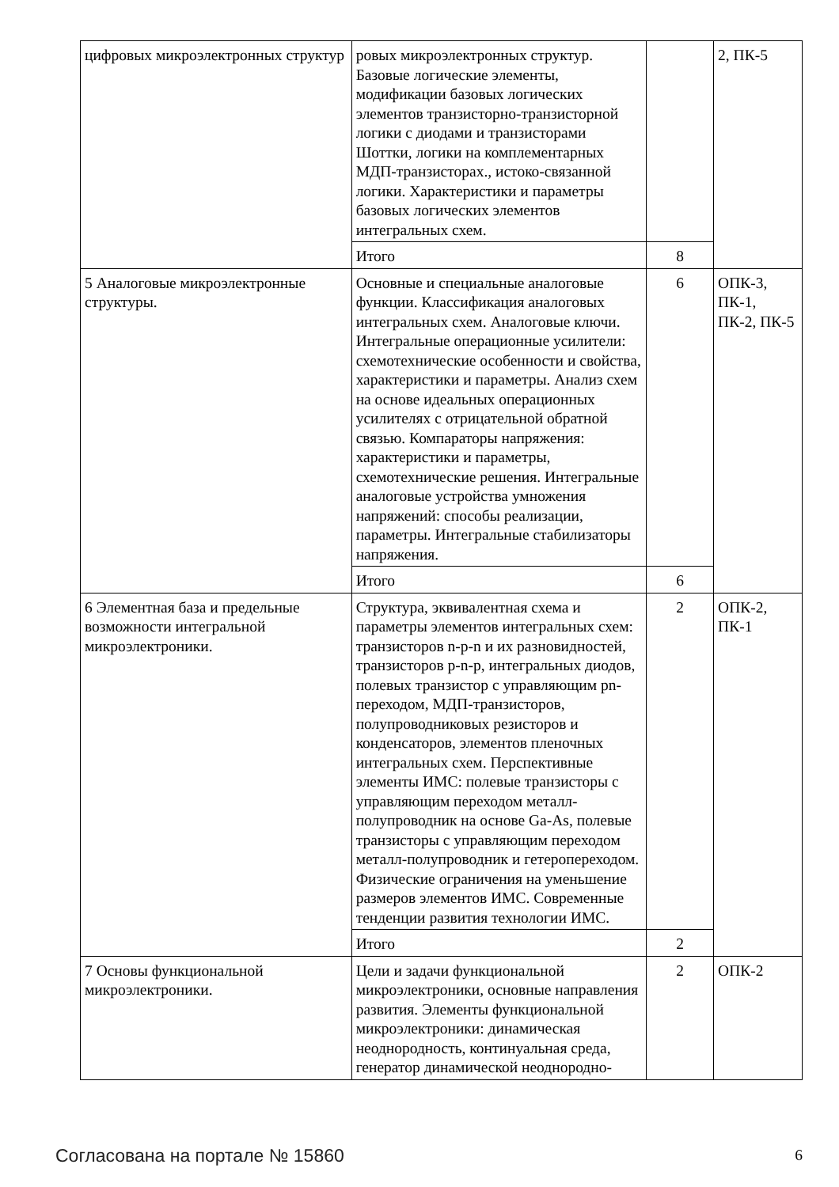| цифровых микроэлектронных структур | ровых микроэлектронных структур. Базовые логические элементы, модификации базовых логических элементов транзисторно-транзисторной логики с диодами и транзисторами Шоттки, логики на комплементарных МДП-транзисторах., истоко-связанной логики. Характеристики и параметры базовых логических элементов интегральных схем. | | 2, ПК-5 |
| | Итого | 8 | |
| 5 Аналоговые микроэлектронные структуры. | Основные и специальные аналоговые функции. Классификация аналоговых интегральных схем. Аналоговые ключи. Интегральные операционные усилители: схемотехнические особенности и свойства, характеристики и параметры. Анализ схем на основе идеальных операционных усилителях с отрицательной обратной связью. Компараторы напряжения: характеристики и параметры, схемотехнические решения. Интегральные аналоговые устройства умножения напряжений: способы реализации, параметры. Интегральные стабилизаторы напряжения. | 6 | ОПК-3, ПК-1, ПК-2, ПК-5 |
| | Итого | 6 | |
| 6 Элементная база и предельные возможности интегральной микроэлектроники. | Структура, эквивалентная схема и параметры элементов интегральных схем: транзисторов n-p-n и их разновидностей, транзисторов p-n-p, интегральных диодов, полевых транзистор с управляющим pn-переходом, МДП-транзисторов, полупроводниковых резисторов и конденсаторов, элементов пленочных интегральных схем. Перспективные элементы ИМС: полевые транзисторы с управляющим переходом металл-полупроводник на основе Ga-As, полевые транзисторы с управляющим переходом металл-полупроводник и гетеропереходом. Физические ограничения на уменьшение размеров элементов ИМС. Современные тенденции развития технологии ИМС. | 2 | ОПК-2, ПК-1 |
| | Итого | 2 | |
| 7 Основы функциональной микроэлектроники. | Цели и задачи функциональной микроэлектроники, основные направления развития. Элементы функциональной микроэлектроники: динамическая неоднородность, континуальная среда, генератор динамической неоднородно- | 2 | ОПК-2 |
Согласована на портале № 15860 6